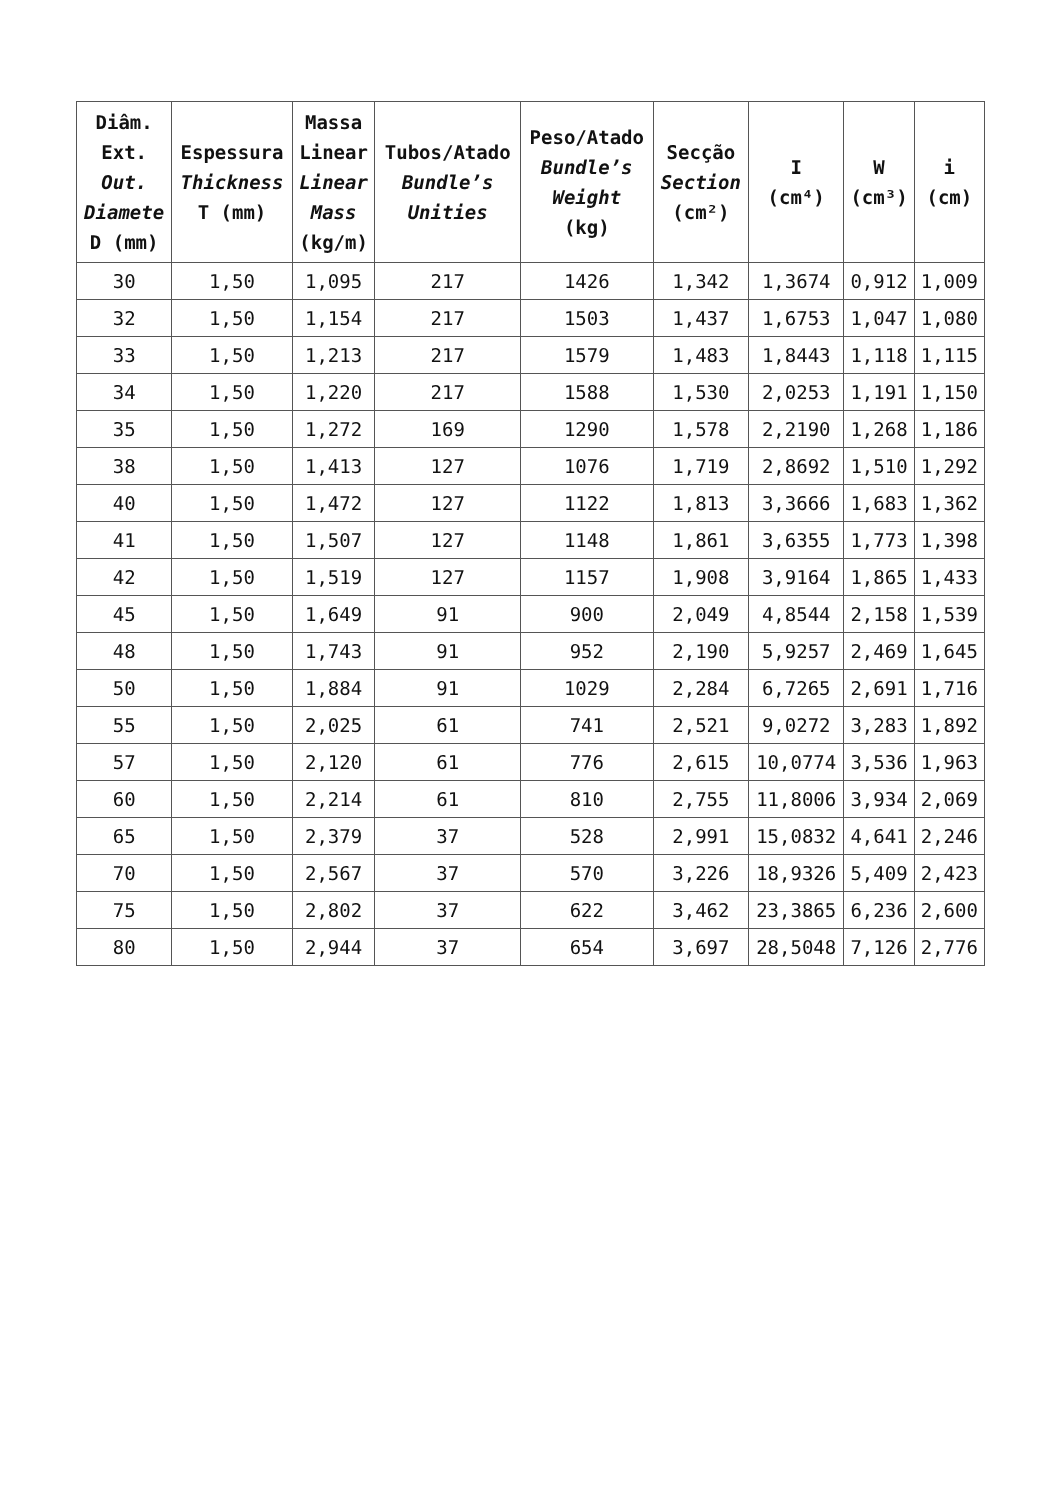| Diâm. Ext. Out. Diamete D (mm) | Espessura Thickness T (mm) | Massa Linear Linear Mass (kg/m) | Tubos/Atado Bundle’s Unities | Peso/Atado Bundle’s Weight (kg) | Secção Section (cm²) | I (cm⁴) | W (cm³) | i (cm) |
| --- | --- | --- | --- | --- | --- | --- | --- | --- |
| 30 | 1,50 | 1,095 | 217 | 1426 | 1,342 | 1,3674 | 0,912 | 1,009 |
| 32 | 1,50 | 1,154 | 217 | 1503 | 1,437 | 1,6753 | 1,047 | 1,080 |
| 33 | 1,50 | 1,213 | 217 | 1579 | 1,483 | 1,8443 | 1,118 | 1,115 |
| 34 | 1,50 | 1,220 | 217 | 1588 | 1,530 | 2,0253 | 1,191 | 1,150 |
| 35 | 1,50 | 1,272 | 169 | 1290 | 1,578 | 2,2190 | 1,268 | 1,186 |
| 38 | 1,50 | 1,413 | 127 | 1076 | 1,719 | 2,8692 | 1,510 | 1,292 |
| 40 | 1,50 | 1,472 | 127 | 1122 | 1,813 | 3,3666 | 1,683 | 1,362 |
| 41 | 1,50 | 1,507 | 127 | 1148 | 1,861 | 3,6355 | 1,773 | 1,398 |
| 42 | 1,50 | 1,519 | 127 | 1157 | 1,908 | 3,9164 | 1,865 | 1,433 |
| 45 | 1,50 | 1,649 | 91 | 900 | 2,049 | 4,8544 | 2,158 | 1,539 |
| 48 | 1,50 | 1,743 | 91 | 952 | 2,190 | 5,9257 | 2,469 | 1,645 |
| 50 | 1,50 | 1,884 | 91 | 1029 | 2,284 | 6,7265 | 2,691 | 1,716 |
| 55 | 1,50 | 2,025 | 61 | 741 | 2,521 | 9,0272 | 3,283 | 1,892 |
| 57 | 1,50 | 2,120 | 61 | 776 | 2,615 | 10,0774 | 3,536 | 1,963 |
| 60 | 1,50 | 2,214 | 61 | 810 | 2,755 | 11,8006 | 3,934 | 2,069 |
| 65 | 1,50 | 2,379 | 37 | 528 | 2,991 | 15,0832 | 4,641 | 2,246 |
| 70 | 1,50 | 2,567 | 37 | 570 | 3,226 | 18,9326 | 5,409 | 2,423 |
| 75 | 1,50 | 2,802 | 37 | 622 | 3,462 | 23,3865 | 6,236 | 2,600 |
| 80 | 1,50 | 2,944 | 37 | 654 | 3,697 | 28,5048 | 7,126 | 2,776 |